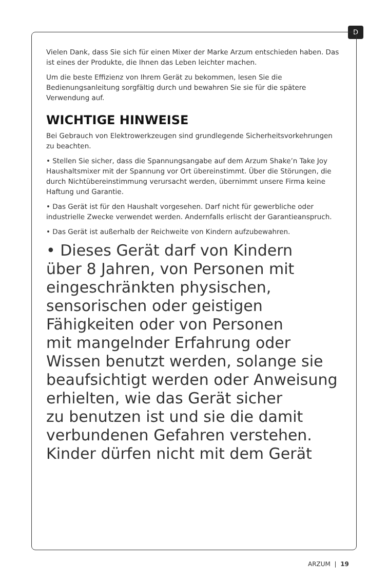D
Vielen Dank, dass Sie sich für einen Mixer der Marke Arzum entschieden haben. Das ist eines der Produkte, die Ihnen das Leben leichter machen.
Um die beste Effizienz von Ihrem Gerät zu bekommen, lesen Sie die Bedienungsanleitung sorgfältig durch und bewahren Sie sie für die spätere Verwendung auf.
WICHTIGE HINWEISE
Bei Gebrauch von Elektrowerkzeugen sind grundlegende Sicherheitsvorkehrungen zu beachten.
• Stellen Sie sicher, dass die Spannungsangabe auf dem Arzum Shake’n Take Joy Haushaltsmixer mit der Spannung vor Ort übereinstimmt. Über die Störungen, die durch Nichtübereinstimmung verursacht werden, übernimmt unsere Firma keine Haftung und Garantie.
• Das Gerät ist für den Haushalt vorgesehen. Darf nicht für gewerbliche oder industrielle Zwecke verwendet werden. Andernfalls erlischt der Garantieanspruch.
• Das Gerät ist außerhalb der Reichweite von Kindern aufzubewahren.
• Dieses Gerät darf von Kindern
über 8 Jahren, von Personen mit
eingeschränkten physischen,
sensorischen oder geistigen
Fähigkeiten oder von Personen
mit mangelnder Erfahrung oder
Wissen benutzt werden, solange sie
beaufsichtigt werden oder Anweisung
erhielten, wie das Gerät sicher
zu benutzen ist und sie die damit
verbundenen Gefahren verstehen.
Kinder dürfen nicht mit dem Gerät
ARZUM | 19